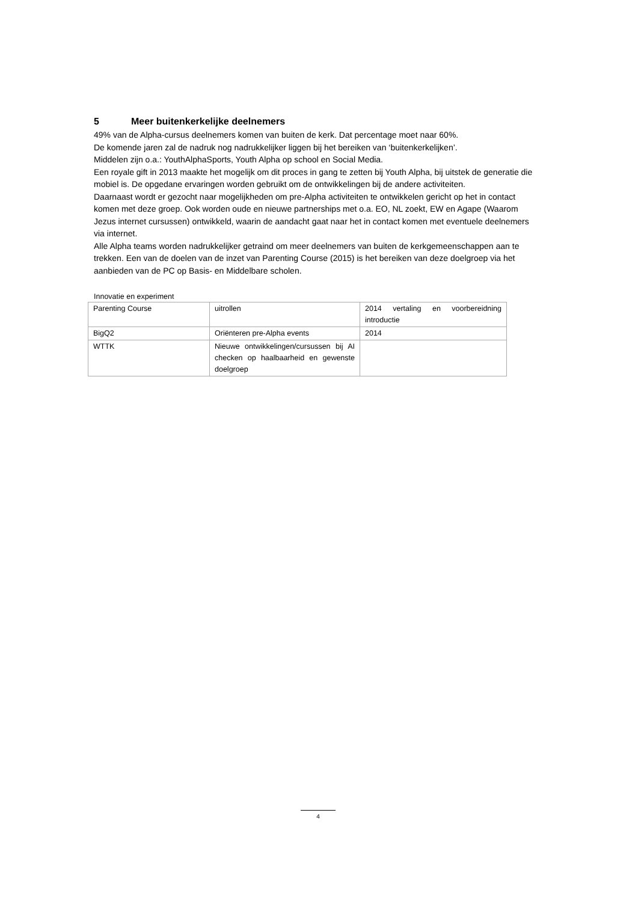5 Meer buitenkerkelijke deelnemers
49% van de Alpha-cursus deelnemers komen van buiten de kerk. Dat percentage moet naar 60%.
De komende jaren zal de nadruk nog nadrukkelijker liggen bij het bereiken van ‘buitenkerkelijken’.
Middelen zijn o.a.: YouthAlphaSports, Youth Alpha op school en Social Media.
Een royale gift in 2013 maakte het mogelijk om dit proces in gang te zetten bij Youth Alpha, bij uitstek de generatie die mobiel is. De opgedane ervaringen worden gebruikt om de ontwikkelingen bij de andere activiteiten.
Daarnaast wordt er gezocht naar mogelijkheden om pre-Alpha activiteiten te ontwikkelen gericht op het in contact komen met deze groep. Ook worden oude en nieuwe partnerships met o.a. EO, NL zoekt, EW en Agape (Waarom Jezus internet cursussen) ontwikkeld, waarin de aandacht gaat naar het in contact komen met eventuele deelnemers via internet.
Alle Alpha teams worden nadrukkelijker getraind om meer deelnemers van buiten de kerkgemeenschappen aan te trekken. Een van de doelen van de inzet van Parenting Course (2015) is het bereiken van deze doelgroep via het aanbieden van de PC op Basis- en Middelbare scholen.
Innovatie en experiment
| Parenting Course | uitrollen | 2014 vertaling en voorbereidning introductie |
| BigQ2 | Oriënteren pre-Alpha events | 2014 |
| WTTK | Nieuwe ontwikkelingen/cursussen bij AI checken op haalbaarheid en gewenste doelgroep | |
4